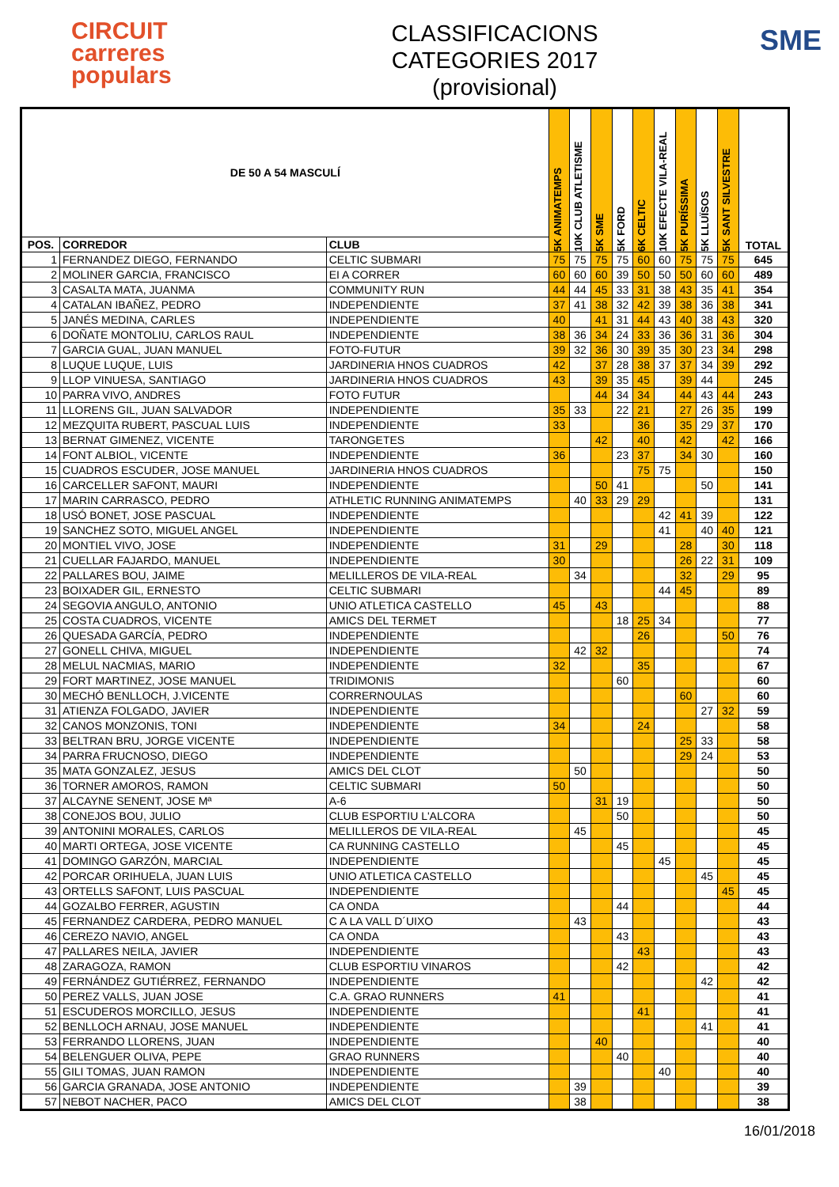CIRCUIT
carreres
populars
CLASSIFICACIONS
CATEGORIES 2017
(provisional)
SME
| DE 50 A 54 MASCULÍ | | | 5K ANIMATEMPS | 10K CLUB ATLETISME | 5K SME | 5K FORD | 6K CELTIC | 10K EFECTE VILA-REAL | 5K PURÍSSIMA | 5K LLUÏSOS | 5K SANT SILVESTRE | TOTAL |
| --- | --- | --- | --- | --- | --- | --- | --- | --- | --- | --- | --- | --- |
| POS. | CORREDOR | CLUB | | | | | | | | | | |
| 1 | FERNANDEZ DIEGO, FERNANDO | CELTIC SUBMARI | 75 | 75 | 75 | 75 | 60 | 60 | 75 | 75 | 75 | 645 |
| 2 | MOLINER GARCIA, FRANCISCO | EI A CORRER | 60 | 60 | 60 | 39 | 50 | 50 | 50 | 60 | 60 | 489 |
| 3 | CASALTA MATA, JUANMA | COMMUNITY RUN | 44 | 44 | 45 | 33 | 31 | 38 | 43 | 35 | 41 | 354 |
| 4 | CATALAN IBAÑEZ, PEDRO | INDEPENDIENTE | 37 | 41 | 38 | 32 | 42 | 39 | 38 | 36 | 38 | 341 |
| 5 | JANÉS MEDINA, CARLES | INDEPENDIENTE | 40 | | 41 | 31 | 44 | 43 | 40 | 38 | 43 | 320 |
| 6 | DOÑATE MONTOLIU, CARLOS RAUL | INDEPENDIENTE | 38 | 36 | 34 | 24 | 33 | 36 | 36 | 31 | 36 | 304 |
| 7 | GARCIA GUAL, JUAN MANUEL | FOTO-FUTUR | 39 | 32 | 36 | 30 | 39 | 35 | 30 | 23 | 34 | 298 |
| 8 | LUQUE LUQUE, LUIS | JARDINERIA HNOS CUADROS | 42 | | 37 | 28 | 38 | 37 | 37 | 34 | 39 | 292 |
| 9 | LLOP VINUESA, SANTIAGO | JARDINERIA HNOS CUADROS | 43 | | 39 | 35 | 45 | | 39 | 44 | | 245 |
| 10 | PARRA VIVO, ANDRES | FOTO FUTUR | | | 44 | 34 | 34 | | 44 | 43 | 44 | 243 |
| 11 | LLORENS GIL, JUAN SALVADOR | INDEPENDIENTE | 35 | 33 | | 22 | 21 | | 27 | 26 | 35 | 199 |
| 12 | MEZQUITA RUBERT, PASCUAL LUIS | INDEPENDIENTE | 33 | | | | 36 | | 35 | 29 | 37 | 170 |
| 13 | BERNAT GIMENEZ, VICENTE | TARONGETES | | | 42 | | 40 | | 42 | | 42 | 166 |
| 14 | FONT ALBIOL, VICENTE | INDEPENDIENTE | 36 | | | 23 | 37 | | 34 | 30 | | 160 |
| 15 | CUADROS ESCUDER, JOSE MANUEL | JARDINERIA HNOS CUADROS | | | | | 75 | 75 | | | | 150 |
| 16 | CARCELLER SAFONT, MAURI | INDEPENDIENTE | | | 50 | 41 | | | | 50 | | 141 |
| 17 | MARIN CARRASCO, PEDRO | ATHLETIC RUNNING ANIMATEMPS | | 40 | 33 | 29 | 29 | | | | | 131 |
| 18 | USÓ BONET, JOSE PASCUAL | INDEPENDIENTE | | | | | | 42 | 41 | 39 | | 122 |
| 19 | SANCHEZ SOTO, MIGUEL ANGEL | INDEPENDIENTE | | | | | | 41 | | 40 | 40 | 121 |
| 20 | MONTIEL VIVO, JOSE | INDEPENDIENTE | 31 | | 29 | | | | 28 | | 30 | 118 |
| 21 | CUELLAR FAJARDO, MANUEL | INDEPENDIENTE | 30 | | | | | | 26 | 22 | 31 | 109 |
| 22 | PALLARES BOU, JAIME | MELILLEROS DE VILA-REAL | | 34 | | | | | 32 | | 29 | 95 |
| 23 | BOIXADER GIL, ERNESTO | CELTIC SUBMARI | | | | | | 44 | 45 | | | 89 |
| 24 | SEGOVIA ANGULO, ANTONIO | UNIO ATLETICA CASTELLO | 45 | | 43 | | | | | | | 88 |
| 25 | COSTA CUADROS, VICENTE | AMICS DEL TERMET | | | | 18 | 25 | 34 | | | | 77 |
| 26 | QUESADA GARCÍA, PEDRO | INDEPENDIENTE | | | | | 26 | | | | 50 | 76 |
| 27 | GONELL CHIVA, MIGUEL | INDEPENDIENTE | | 42 | 32 | | | | | | | 74 |
| 28 | MELUL NACMIAS, MARIO | INDEPENDIENTE | 32 | | | | 35 | | | | | 67 |
| 29 | FORT MARTINEZ, JOSE MANUEL | TRIDIMONIS | | | | 60 | | | | | | 60 |
| 30 | MECHÓ BENLLOCH, J.VICENTE | CORRERNOULAS | | | | | | | 60 | | | 60 |
| 31 | ATIENZA FOLGADO, JAVIER | INDEPENDIENTE | | | | | | | | 27 | 32 | 59 |
| 32 | CANOS MONZONIS, TONI | INDEPENDIENTE | 34 | | | | 24 | | | | | 58 |
| 33 | BELTRAN BRU, JORGE VICENTE | INDEPENDIENTE | | | | | | | 25 | 33 | | 58 |
| 34 | PARRA FRUCNOSO, DIEGO | INDEPENDIENTE | | | | | | | 29 | 24 | | 53 |
| 35 | MATA GONZALEZ, JESUS | AMICS DEL CLOT | | 50 | | | | | | | | 50 |
| 36 | TORNER AMOROS, RAMON | CELTIC SUBMARI | 50 | | | | | | | | | 50 |
| 37 | ALCAYNE SENENT, JOSE Mª | A-6 | | | 31 | 19 | | | | | | 50 |
| 38 | CONEJOS BOU, JULIO | CLUB ESPORTIU L'ALCORA | | | | 50 | | | | | | 50 |
| 39 | ANTONINI MORALES, CARLOS | MELILLEROS DE VILA-REAL | | 45 | | | | | | | | 45 |
| 40 | MARTI ORTEGA, JOSE VICENTE | CA RUNNING CASTELLO | | | | 45 | | | | | | 45 |
| 41 | DOMINGO GARZÓN, MARCIAL | INDEPENDIENTE | | | | | | 45 | | | | 45 |
| 42 | PORCAR ORIHUELA, JUAN LUIS | UNIO ATLETICA CASTELLO | | | | | | | | 45 | | 45 |
| 43 | ORTELLS SAFONT, LUIS PASCUAL | INDEPENDIENTE | | | | | | | | | 45 | 45 |
| 44 | GOZALBO FERRER, AGUSTIN | CA ONDA | | | | 44 | | | | | | 44 |
| 45 | FERNANDEZ CARDERA, PEDRO MANUEL | C A LA VALL D´UIXO | | 43 | | | | | | | | 43 |
| 46 | CEREZO NAVIO, ANGEL | CA ONDA | | | | 43 | | | | | | 43 |
| 47 | PALLARES NEILA, JAVIER | INDEPENDIENTE | | | | | 43 | | | | | 43 |
| 48 | ZARAGOZA, RAMON | CLUB ESPORTIU VINAROS | | | | 42 | | | | | | 42 |
| 49 | FERNÁNDEZ GUTIÉRREZ, FERNANDO | INDEPENDIENTE | | | | | | | | 42 | | 42 |
| 50 | PEREZ VALLS, JUAN JOSE | C.A. GRAO RUNNERS | 41 | | | | | | | | | 41 |
| 51 | ESCUDEROS MORCILLO, JESUS | INDEPENDIENTE | | | | | 41 | | | | | 41 |
| 52 | BENLLOCH ARNAU, JOSE MANUEL | INDEPENDIENTE | | | | | | | | 41 | | 41 |
| 53 | FERRANDO LLORENS, JUAN | INDEPENDIENTE | | | 40 | | | | | | | 40 |
| 54 | BELENGUER OLIVA, PEPE | GRAO RUNNERS | | | | 40 | | | | | | 40 |
| 55 | GILI TOMAS, JUAN RAMON | INDEPENDIENTE | | | | | | 40 | | | | 40 |
| 56 | GARCIA GRANADA, JOSE ANTONIO | INDEPENDIENTE | | 39 | | | | | | | | 39 |
| 57 | NEBOT NACHER, PACO | AMICS DEL CLOT | | 38 | | | | | | | | 38 |
16/01/2018